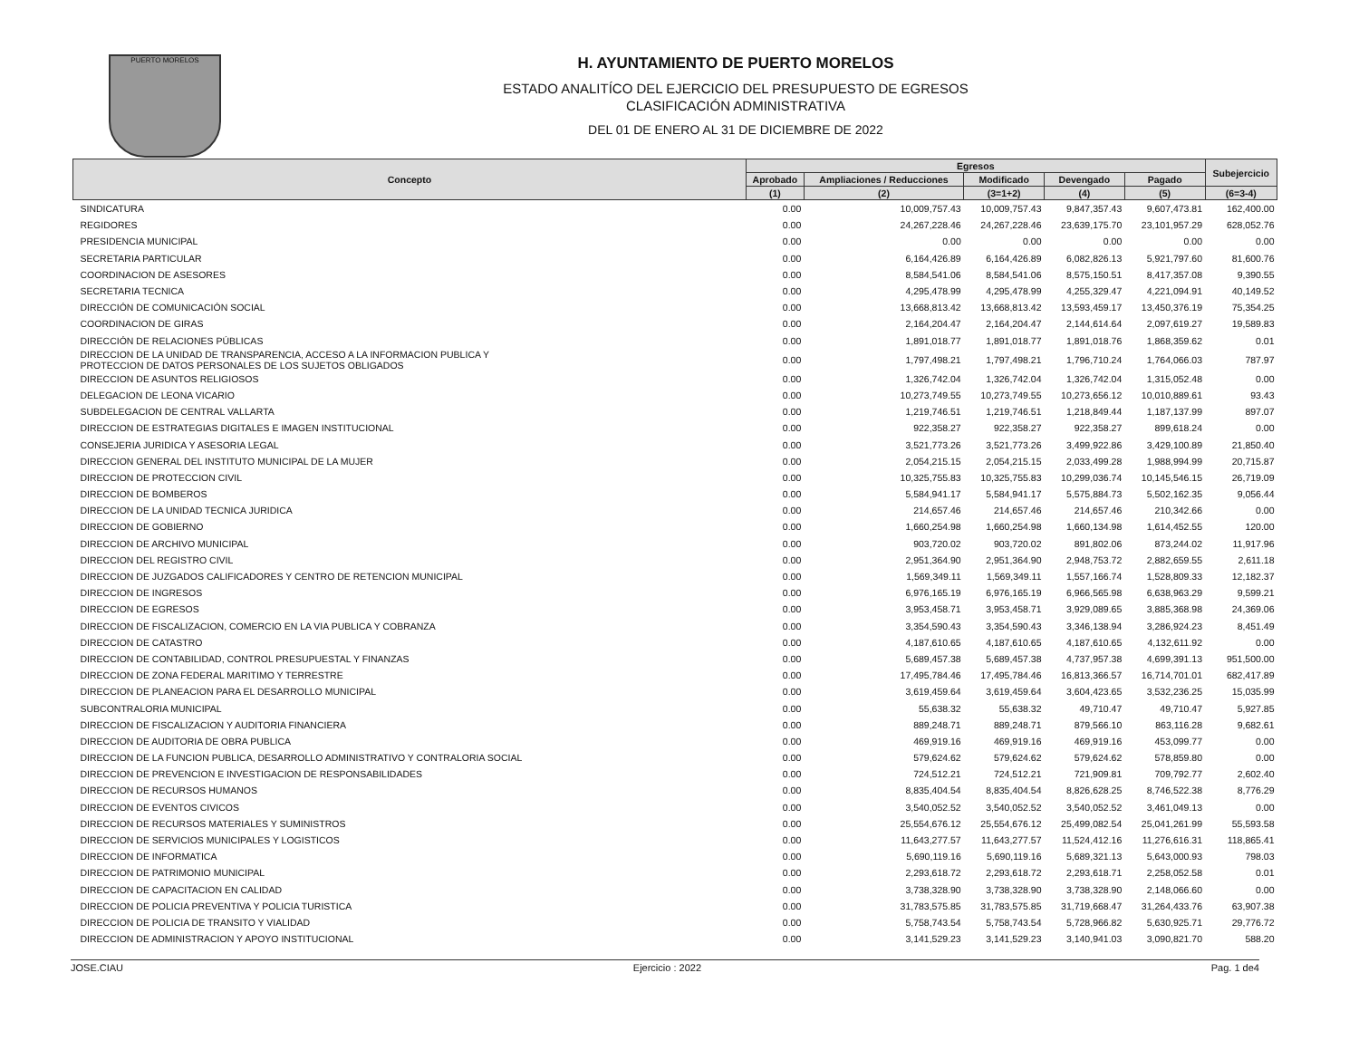PUERTO MORELOS
H. AYUNTAMIENTO DE PUERTO MORELOS
ESTADO ANALITÍCO DEL EJERCICIO DEL PRESUPUESTO DE EGRESOS
CLASIFICACIÓN ADMINISTRATIVA
DEL 01 DE ENERO AL 31 DE DICIEMBRE DE 2022
| Concepto | Egresos | | | | | Subejercicio |
| --- | --- | --- | --- | --- | --- | --- |
| | Aprobado | Ampliaciones / Reducciones | Modificado | Devengado | Pagado | |
| | (1) | (2) | (3=1+2) | (4) | (5) | (6=3-4) |
| SINDICATURA | 0.00 | 10,009,757.43 | 10,009,757.43 | 9,847,357.43 | 9,607,473.81 | 162,400.00 |
| REGIDORES | 0.00 | 24,267,228.46 | 24,267,228.46 | 23,639,175.70 | 23,101,957.29 | 628,052.76 |
| PRESIDENCIA MUNICIPAL | 0.00 | 0.00 | 0.00 | 0.00 | 0.00 | 0.00 |
| SECRETARIA PARTICULAR | 0.00 | 6,164,426.89 | 6,164,426.89 | 6,082,826.13 | 5,921,797.60 | 81,600.76 |
| COORDINACION DE ASESORES | 0.00 | 8,584,541.06 | 8,584,541.06 | 8,575,150.51 | 8,417,357.08 | 9,390.55 |
| SECRETARIA TECNICA | 0.00 | 4,295,478.99 | 4,295,478.99 | 4,255,329.47 | 4,221,094.91 | 40,149.52 |
| DIRECCIÓN DE COMUNICACIÓN SOCIAL | 0.00 | 13,668,813.42 | 13,668,813.42 | 13,593,459.17 | 13,450,376.19 | 75,354.25 |
| COORDINACION DE GIRAS | 0.00 | 2,164,204.47 | 2,164,204.47 | 2,144,614.64 | 2,097,619.27 | 19,589.83 |
| DIRECCIÓN DE RELACIONES PÚBLICAS | 0.00 | 1,891,018.77 | 1,891,018.77 | 1,891,018.76 | 1,868,359.62 | 0.01 |
| DIRECCION DE LA UNIDAD DE TRANSPARENCIA, ACCESO A LA INFORMACION PUBLICA Y PROTECCION DE DATOS PERSONALES DE LOS SUJETOS OBLIGADOS | 0.00 | 1,797,498.21 | 1,797,498.21 | 1,796,710.24 | 1,764,066.03 | 787.97 |
| DIRECCION DE ASUNTOS RELIGIOSOS | 0.00 | 1,326,742.04 | 1,326,742.04 | 1,326,742.04 | 1,315,052.48 | 0.00 |
| DELEGACION DE LEONA VICARIO | 0.00 | 10,273,749.55 | 10,273,749.55 | 10,273,656.12 | 10,010,889.61 | 93.43 |
| SUBDELEGACION DE CENTRAL VALLARTA | 0.00 | 1,219,746.51 | 1,219,746.51 | 1,218,849.44 | 1,187,137.99 | 897.07 |
| DIRECCION DE ESTRATEGIAS DIGITALES E IMAGEN INSTITUCIONAL | 0.00 | 922,358.27 | 922,358.27 | 922,358.27 | 899,618.24 | 0.00 |
| CONSEJERIA JURIDICA Y ASESORIA LEGAL | 0.00 | 3,521,773.26 | 3,521,773.26 | 3,499,922.86 | 3,429,100.89 | 21,850.40 |
| DIRECCION GENERAL DEL INSTITUTO MUNICIPAL DE LA MUJER | 0.00 | 2,054,215.15 | 2,054,215.15 | 2,033,499.28 | 1,988,994.99 | 20,715.87 |
| DIRECCION DE PROTECCION CIVIL | 0.00 | 10,325,755.83 | 10,325,755.83 | 10,299,036.74 | 10,145,546.15 | 26,719.09 |
| DIRECCION DE BOMBEROS | 0.00 | 5,584,941.17 | 5,584,941.17 | 5,575,884.73 | 5,502,162.35 | 9,056.44 |
| DIRECCION DE LA UNIDAD TECNICA JURIDICA | 0.00 | 214,657.46 | 214,657.46 | 214,657.46 | 210,342.66 | 0.00 |
| DIRECCION DE GOBIERNO | 0.00 | 1,660,254.98 | 1,660,254.98 | 1,660,134.98 | 1,614,452.55 | 120.00 |
| DIRECCION DE ARCHIVO MUNICIPAL | 0.00 | 903,720.02 | 903,720.02 | 891,802.06 | 873,244.02 | 11,917.96 |
| DIRECCION DEL REGISTRO CIVIL | 0.00 | 2,951,364.90 | 2,951,364.90 | 2,948,753.72 | 2,882,659.55 | 2,611.18 |
| DIRECCION DE JUZGADOS CALIFICADORES Y CENTRO DE RETENCION MUNICIPAL | 0.00 | 1,569,349.11 | 1,569,349.11 | 1,557,166.74 | 1,528,809.33 | 12,182.37 |
| DIRECCION DE INGRESOS | 0.00 | 6,976,165.19 | 6,976,165.19 | 6,966,565.98 | 6,638,963.29 | 9,599.21 |
| DIRECCION DE EGRESOS | 0.00 | 3,953,458.71 | 3,953,458.71 | 3,929,089.65 | 3,885,368.98 | 24,369.06 |
| DIRECCION DE FISCALIZACION, COMERCIO EN LA VIA PUBLICA Y COBRANZA | 0.00 | 3,354,590.43 | 3,354,590.43 | 3,346,138.94 | 3,286,924.23 | 8,451.49 |
| DIRECCION DE CATASTRO | 0.00 | 4,187,610.65 | 4,187,610.65 | 4,187,610.65 | 4,132,611.92 | 0.00 |
| DIRECCION DE CONTABILIDAD, CONTROL PRESUPUESTAL Y FINANZAS | 0.00 | 5,689,457.38 | 5,689,457.38 | 4,737,957.38 | 4,699,391.13 | 951,500.00 |
| DIRECCION DE ZONA FEDERAL MARITIMO Y TERRESTRE | 0.00 | 17,495,784.46 | 17,495,784.46 | 16,813,366.57 | 16,714,701.01 | 682,417.89 |
| DIRECCION DE PLANEACION PARA EL DESARROLLO MUNICIPAL | 0.00 | 3,619,459.64 | 3,619,459.64 | 3,604,423.65 | 3,532,236.25 | 15,035.99 |
| SUBCONTRALORIA MUNICIPAL | 0.00 | 55,638.32 | 55,638.32 | 49,710.47 | 49,710.47 | 5,927.85 |
| DIRECCION DE FISCALIZACION Y AUDITORIA FINANCIERA | 0.00 | 889,248.71 | 889,248.71 | 879,566.10 | 863,116.28 | 9,682.61 |
| DIRECCION DE AUDITORIA DE OBRA PUBLICA | 0.00 | 469,919.16 | 469,919.16 | 469,919.16 | 453,099.77 | 0.00 |
| DIRECCION DE LA FUNCION PUBLICA, DESARROLLO ADMINISTRATIVO Y CONTRALORIA SOCIAL | 0.00 | 579,624.62 | 579,624.62 | 579,624.62 | 578,859.80 | 0.00 |
| DIRECCION DE PREVENCION E INVESTIGACION DE RESPONSABILIDADES | 0.00 | 724,512.21 | 724,512.21 | 721,909.81 | 709,792.77 | 2,602.40 |
| DIRECCION DE RECURSOS HUMANOS | 0.00 | 8,835,404.54 | 8,835,404.54 | 8,826,628.25 | 8,746,522.38 | 8,776.29 |
| DIRECCION DE EVENTOS CIVICOS | 0.00 | 3,540,052.52 | 3,540,052.52 | 3,540,052.52 | 3,461,049.13 | 0.00 |
| DIRECCION DE RECURSOS MATERIALES Y SUMINISTROS | 0.00 | 25,554,676.12 | 25,554,676.12 | 25,499,082.54 | 25,041,261.99 | 55,593.58 |
| DIRECCION DE SERVICIOS MUNICIPALES Y LOGISTICOS | 0.00 | 11,643,277.57 | 11,643,277.57 | 11,524,412.16 | 11,276,616.31 | 118,865.41 |
| DIRECCION DE INFORMATICA | 0.00 | 5,690,119.16 | 5,690,119.16 | 5,689,321.13 | 5,643,000.93 | 798.03 |
| DIRECCION DE PATRIMONIO MUNICIPAL | 0.00 | 2,293,618.72 | 2,293,618.72 | 2,293,618.71 | 2,258,052.58 | 0.01 |
| DIRECCION DE CAPACITACION EN CALIDAD | 0.00 | 3,738,328.90 | 3,738,328.90 | 3,738,328.90 | 2,148,066.60 | 0.00 |
| DIRECCION DE POLICIA PREVENTIVA Y POLICIA TURISTICA | 0.00 | 31,783,575.85 | 31,783,575.85 | 31,719,668.47 | 31,264,433.76 | 63,907.38 |
| DIRECCION DE POLICIA DE TRANSITO Y VIALIDAD | 0.00 | 5,758,743.54 | 5,758,743.54 | 5,728,966.82 | 5,630,925.71 | 29,776.72 |
| DIRECCION DE ADMINISTRACION Y APOYO INSTITUCIONAL | 0.00 | 3,141,529.23 | 3,141,529.23 | 3,140,941.03 | 3,090,821.70 | 588.20 |
JOSE.CIAU Ejercicio : 2022 Pag. 1 de4